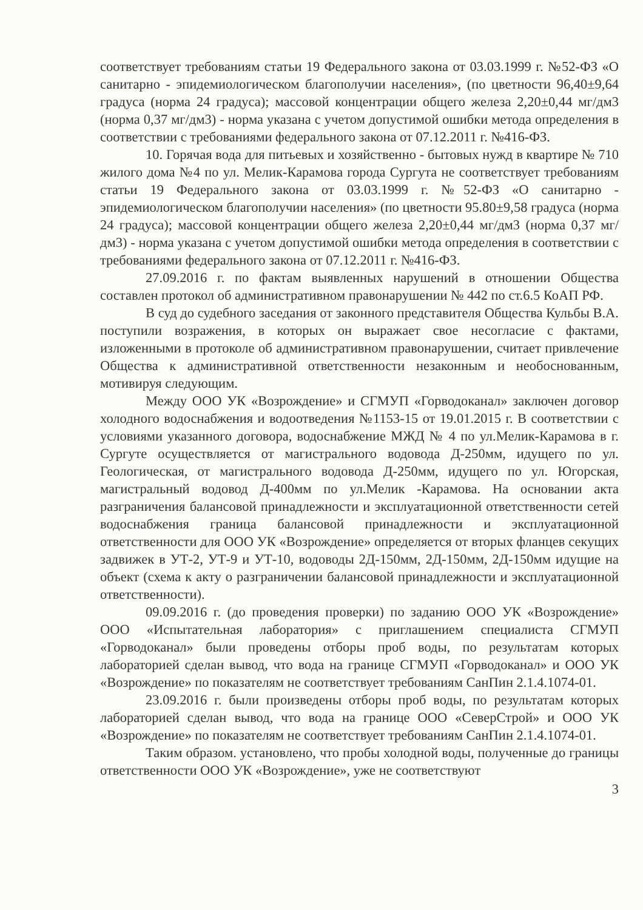соответствует требованиям статьи 19 Федерального закона от 03.03.1999 г. №52-ФЗ «О санитарно - эпидемиологическом благополучии населения», (по цветности 96,40±9,64 градуса (норма 24 градуса); массовой концентрации общего железа 2,20±0,44 мг/дм3 (норма 0,37 мг/дм3) - норма указана с учетом допустимой ошибки метода определения в соответствии с требованиями федерального закона от 07.12.2011 г. №416-ФЗ.
10. Горячая вода для питьевых и хозяйственно - бытовых нужд в квартире № 710 жилого дома №4 по ул. Мелик-Карамова города Сургута не соответствует требованиям статьи 19 Федерального закона от 03.03.1999 г. №52-ФЗ «О санитарно - эпидемиологическом благополучии населения» (по цветности 95.80±9,58 градуса (норма 24 градуса); массовой концентрации общего железа 2,20±0,44 мг/дм3 (норма 0,37 мг/дм3) - норма указана с учетом допустимой ошибки метода определения в соответствии с требованиями федерального закона от 07.12.2011 г. №416-ФЗ.
27.09.2016 г. по фактам выявленных нарушений в отношении Общества составлен протокол об административном правонарушении № 442 по ст.6.5 КоАП РФ.
В суд до судебного заседания от законного представителя Общества Кульбы В.А. поступили возражения, в которых он выражает свое несогласие с фактами, изложенными в протоколе об административном правонарушении, считает привлечение Общества к административной ответственности незаконным и необоснованным, мотивируя следующим.
Между ООО УК «Возрождение» и СГМУП «Горводоканал» заключен договор холодного водоснабжения и водоотведения №1153-15 от 19.01.2015 г. В соответствии с условиями указанного договора, водоснабжение МЖД № 4 по ул.Мелик-Карамова в г. Сургуте осуществляется от магистрального водовода Д-250мм, идущего по ул. Геологическая, от магистрального водовода Д-250мм, идущего по ул. Югорская, магистральный водовод Д-400мм по ул.Мелик -Карамова. На основании акта разграничения балансовой принадлежности и эксплуатационной ответственности сетей водоснабжения граница балансовой принадлежности и эксплуатационной ответственности для ООО УК «Возрождение» определяется от вторых фланцев секущих задвижек в УТ-2, УТ-9 и УТ-10, водоводы 2Д-150мм, 2Д-150мм, 2Д-150мм идущие на объект (схема к акту о разграничении балансовой принадлежности и эксплуатационной ответственности).
09.09.2016 г. (до проведения проверки) по заданию ООО УК «Возрождение» ООО «Испытательная лаборатория» с приглашением специалиста СГМУП «Горводоканал» были проведены отборы проб воды, по результатам которых лабораторией сделан вывод, что вода на границе СГМУП «Горводоканал» и ООО УК «Возрождение» по показателям не соответствует требованиям СанПин 2.1.4.1074-01.
23.09.2016 г. были произведены отборы проб воды, по результатам которых лабораторией сделан вывод, что вода на границе ООО «СеверСтрой» и ООО УК «Возрождение» по показателям не соответствует требованиям СанПин 2.1.4.1074-01.
Таким образом. установлено, что пробы холодной воды, полученные до границы ответственности ООО УК «Возрождение», уже не соответствуют
3